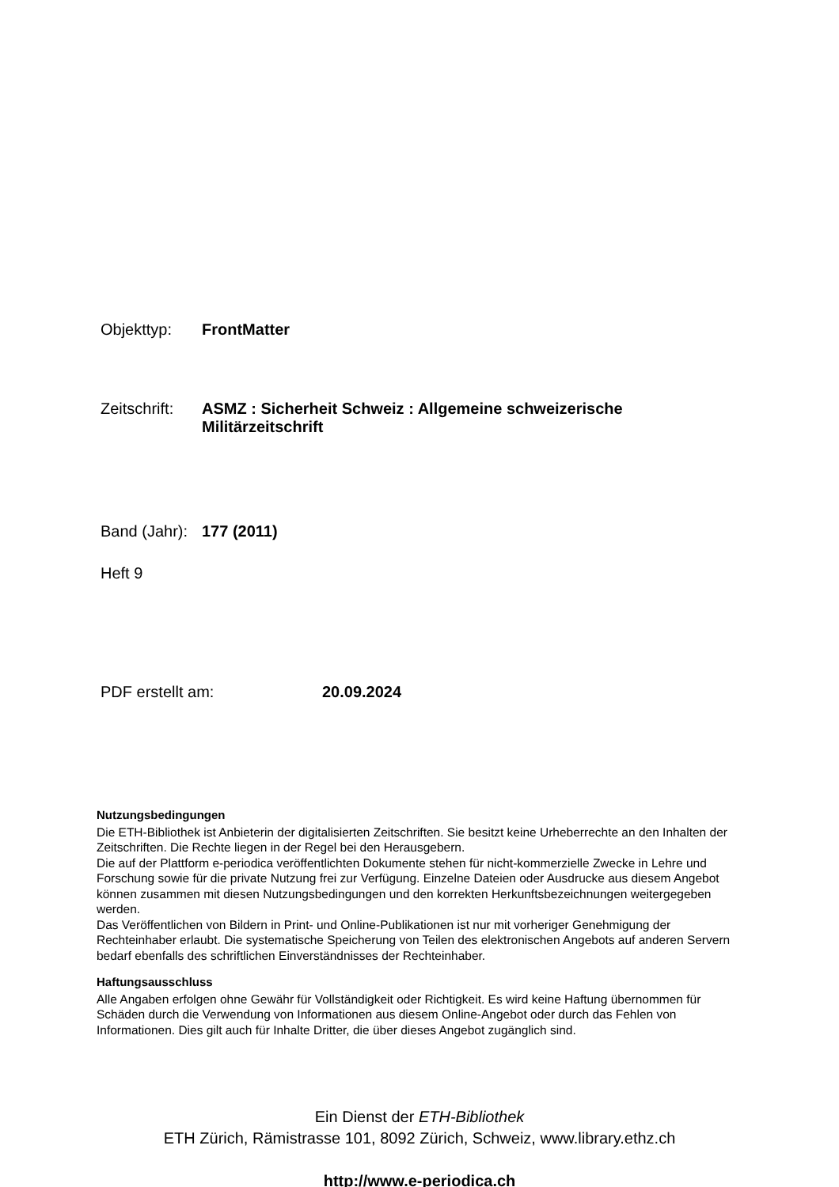Objekttyp: FrontMatter
Zeitschrift: ASMZ : Sicherheit Schweiz : Allgemeine schweizerische
Militärzeitschrift
Band (Jahr): 177 (2011)
Heft 9
PDF erstellt am: 20.09.2024
Nutzungsbedingungen
Die ETH-Bibliothek ist Anbieterin der digitalisierten Zeitschriften. Sie besitzt keine Urheberrechte an den Inhalten der Zeitschriften. Die Rechte liegen in der Regel bei den Herausgebern.
Die auf der Plattform e-periodica veröffentlichten Dokumente stehen für nicht-kommerzielle Zwecke in Lehre und Forschung sowie für die private Nutzung frei zur Verfügung. Einzelne Dateien oder Ausdrucke aus diesem Angebot können zusammen mit diesen Nutzungsbedingungen und den korrekten Herkunftsbezeichnungen weitergegeben werden.
Das Veröffentlichen von Bildern in Print- und Online-Publikationen ist nur mit vorheriger Genehmigung der Rechteinhaber erlaubt. Die systematische Speicherung von Teilen des elektronischen Angebots auf anderen Servern bedarf ebenfalls des schriftlichen Einverständnisses der Rechteinhaber.
Haftungsausschluss
Alle Angaben erfolgen ohne Gewähr für Vollständigkeit oder Richtigkeit. Es wird keine Haftung übernommen für Schäden durch die Verwendung von Informationen aus diesem Online-Angebot oder durch das Fehlen von Informationen. Dies gilt auch für Inhalte Dritter, die über dieses Angebot zugänglich sind.
Ein Dienst der ETH-Bibliothek
ETH Zürich, Rämistrasse 101, 8092 Zürich, Schweiz, www.library.ethz.ch
http://www.e-periodica.ch